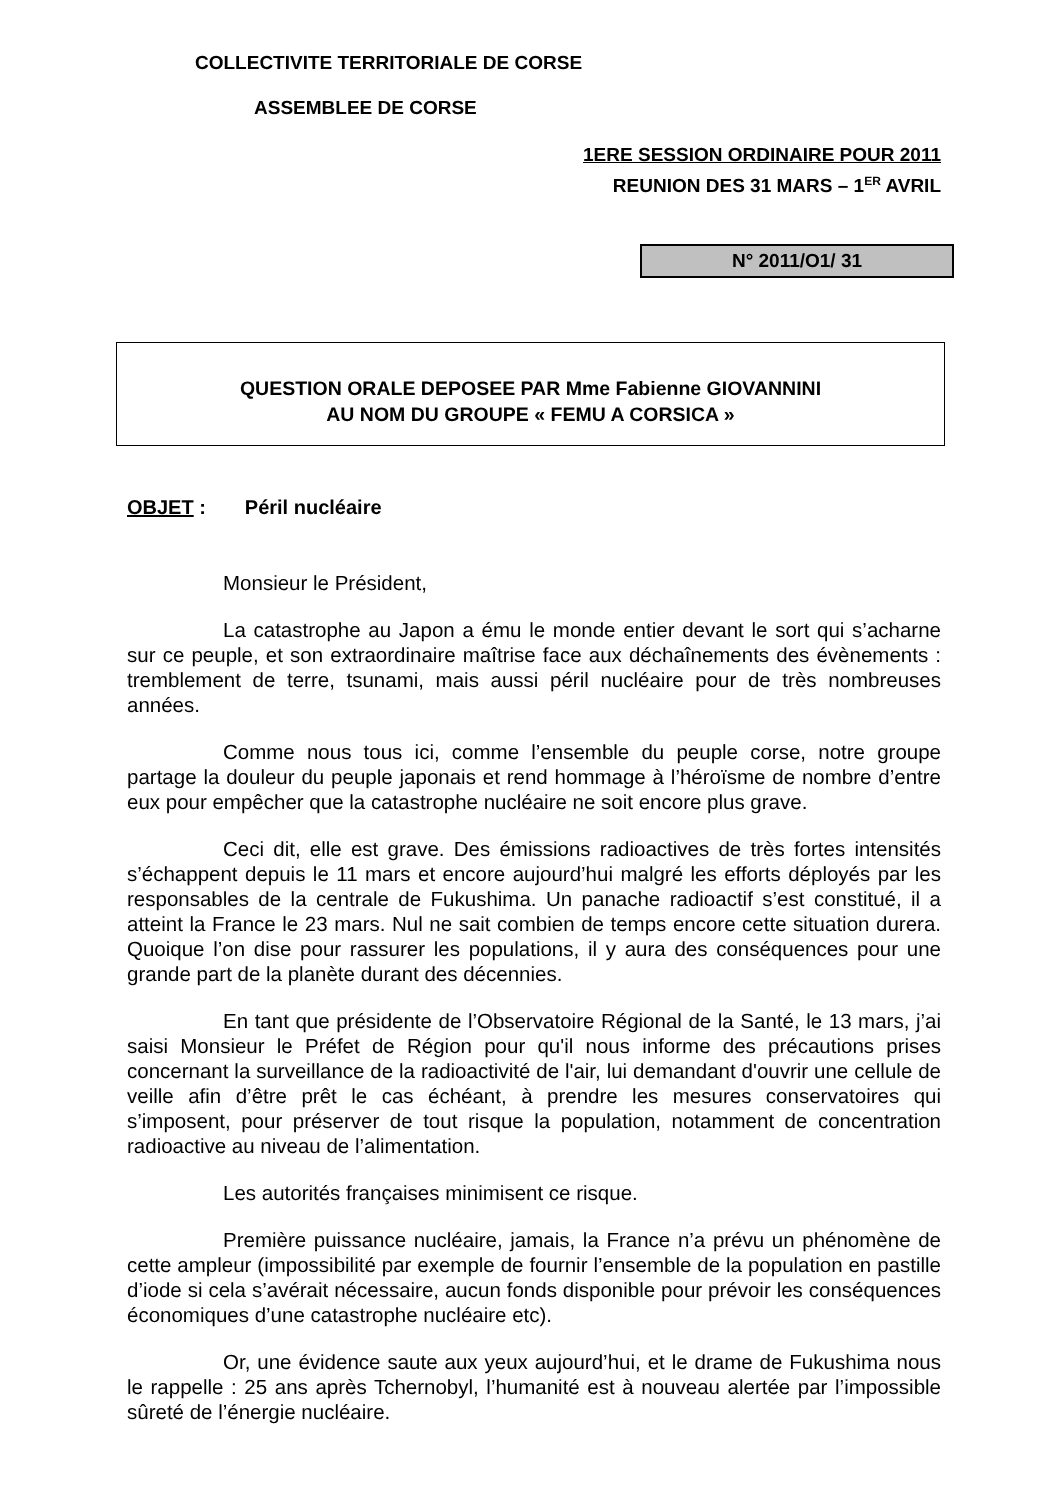COLLECTIVITE TERRITORIALE DE CORSE
ASSEMBLEE DE CORSE
1ERE SESSION ORDINAIRE POUR 2011
REUNION DES 31 MARS – 1<sup>ER</sup> AVRIL
N° 2011/O1/ 31
QUESTION ORALE DEPOSEE PAR Mme Fabienne GIOVANNINI
AU NOM DU GROUPE « FEMU A CORSICA »
OBJET : Péril nucléaire
Monsieur le Président,
La catastrophe au Japon a ému le monde entier devant le sort qui s’acharne sur ce peuple, et son extraordinaire maîtrise face aux déchaînements des évènements : tremblement de terre, tsunami, mais aussi péril nucléaire pour de très nombreuses années.
Comme nous tous ici, comme l’ensemble du peuple corse, notre groupe partage la douleur du peuple japonais et rend hommage à l’héroïsme de nombre d’entre eux pour empêcher que la catastrophe nucléaire ne soit encore plus grave.
Ceci dit, elle est grave. Des émissions radioactives de très fortes intensités s’échappent depuis le 11 mars et encore aujourd’hui malgré les efforts déployés par les responsables de la centrale de Fukushima. Un panache radioactif s’est constitué, il a atteint la France le 23 mars. Nul ne sait combien de temps encore cette situation durera. Quoique l’on dise pour rassurer les populations, il y aura des conséquences pour une grande part de la planète durant des décennies.
En tant que présidente de l’Observatoire Régional de la Santé, le 13 mars, j’ai saisi Monsieur le Préfet de Région pour qu'il nous informe des précautions prises concernant la surveillance de la radioactivité de l'air, lui demandant d'ouvrir une cellule de veille afin d’être prêt le cas échéant, à prendre les mesures conservatoires qui s’imposent, pour préserver de tout risque la population, notamment de concentration radioactive au niveau de l’alimentation.
Les autorités françaises minimisent ce risque.
Première puissance nucléaire, jamais, la France n’a prévu un phénomène de cette ampleur (impossibilité par exemple de fournir l’ensemble de la population en pastille d’iode si cela s’avérait nécessaire, aucun fonds disponible pour prévoir les conséquences économiques d’une catastrophe nucléaire etc).
Or, une évidence saute aux yeux aujourd’hui, et le drame de Fukushima nous le rappelle : 25 ans après Tchernobyl, l’humanité est à nouveau alertée par l’impossible sûreté de l’énergie nucléaire.